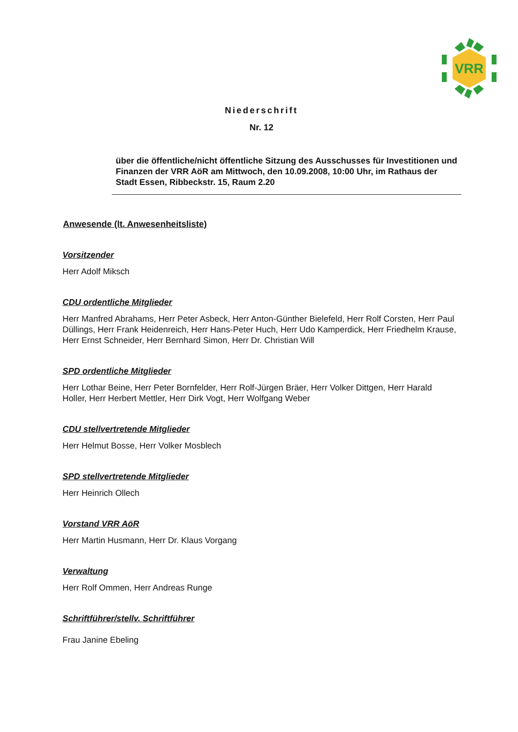VRR
Niederschrift
Nr. 12
über die öffentliche/nicht öffentliche Sitzung des Ausschusses für Investitionen und Finanzen der VRR AöR am Mittwoch, den 10.09.2008, 10:00 Uhr, im Rathaus der Stadt Essen, Ribbeckstr. 15, Raum 2.20
Anwesende (lt. Anwesenheitsliste)
Vorsitzender
Herr Adolf Miksch
CDU ordentliche Mitglieder
Herr Manfred Abrahams, Herr Peter Asbeck, Herr Anton-Günther Bielefeld, Herr Rolf Corsten, Herr Paul Düllings, Herr Frank Heidenreich, Herr Hans-Peter Huch, Herr Udo Kamperdick, Herr Friedhelm Krause, Herr Ernst Schneider, Herr Bernhard Simon, Herr Dr. Christian Will
SPD ordentliche Mitglieder
Herr Lothar Beine, Herr Peter Bornfelder, Herr Rolf-Jürgen Bräer, Herr Volker Dittgen, Herr Harald Holler, Herr Herbert Mettler, Herr Dirk Vogt, Herr Wolfgang Weber
CDU stellvertretende Mitglieder
Herr Helmut Bosse, Herr Volker Mosblech
SPD stellvertretende Mitglieder
Herr Heinrich Ollech
Vorstand VRR AöR
Herr Martin Husmann, Herr Dr. Klaus Vorgang
Verwaltung
Herr Rolf Ommen, Herr Andreas Runge
Schriftführer/stellv. Schriftführer
Frau Janine Ebeling